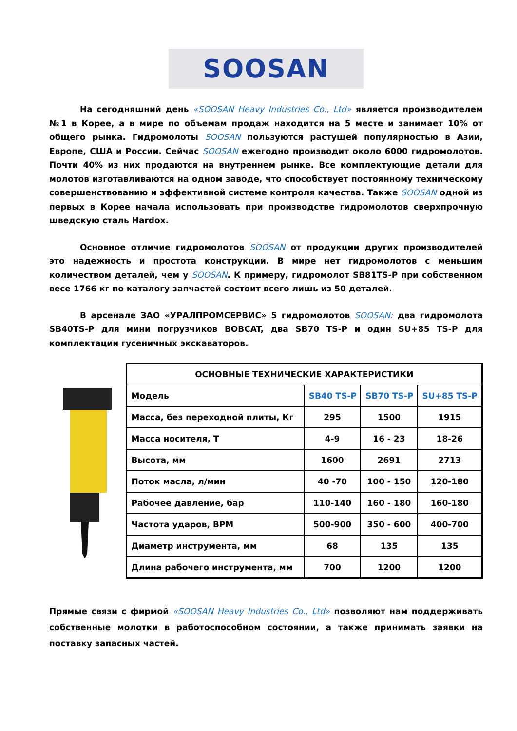SOOSAN
На сегодняшний день «SOOSAN Heavy Industries Co., Ltd» является производителем №1 в Корее, а в мире по объемам продаж находится на 5 месте и занимает 10% от общего рынка. Гидромолоты SOOSAN пользуются растущей популярностью в Азии, Европе, США и России. Сейчас SOOSAN ежегодно производит около 6000 гидромолотов. Почти 40% из них продаются на внутреннем рынке. Все комплектующие детали для молотов изготавливаются на одном заводе, что способствует постоянному техническому совершенствованию и эффективной системе контроля качества. Также SOOSAN одной из первых в Корее начала использовать при производстве гидромолотов сверхпрочную шведскую сталь Hardox.
Основное отличие гидромолотов SOOSAN от продукции других производителей это надежность и простота конструкции. В мире нет гидромолотов с меньшим количеством деталей, чем у SOOSAN. К примеру, гидромолот SB81TS-P при собственном весе 1766 кг по каталогу запчастей состоит всего лишь из 50 деталей.
В арсенале ЗАО «УРАЛПРОМСЕРВИС» 5 гидромолотов SOOSAN: два гидромолота SB40TS-P для мини погрузчиков BOBCAT, два SB70 TS-P и один SU+85 TS-P для комплектации гусеничных экскаваторов.
| ОСНОВНЫЕ ТЕХНИЧЕСКИЕ ХАРАКТЕРИСТИКИ | | | |
| --- | --- | --- | --- |
| Модель | SB40 TS-P | SB70 TS-P | SU+85 TS-P |
| Масса, без переходной плиты, Кг | 295 | 1500 | 1915 |
| Масса носителя, Т | 4-9 | 16 - 23 | 18-26 |
| Высота, мм | 1600 | 2691 | 2713 |
| Поток масла, л/мин | 40 -70 | 100 - 150 | 120-180 |
| Рабочее давление, бар | 110-140 | 160 - 180 | 160-180 |
| Частота ударов, BPM | 500-900 | 350 - 600 | 400-700 |
| Диаметр инструмента, мм | 68 | 135 | 135 |
| Длина рабочего инструмента, мм | 700 | 1200 | 1200 |
Прямые связи с фирмой «SOOSAN Heavy Industries Co., Ltd» позволяют нам поддерживать собственные молотки в работоспособном состоянии, а также принимать заявки на поставку запасных частей.